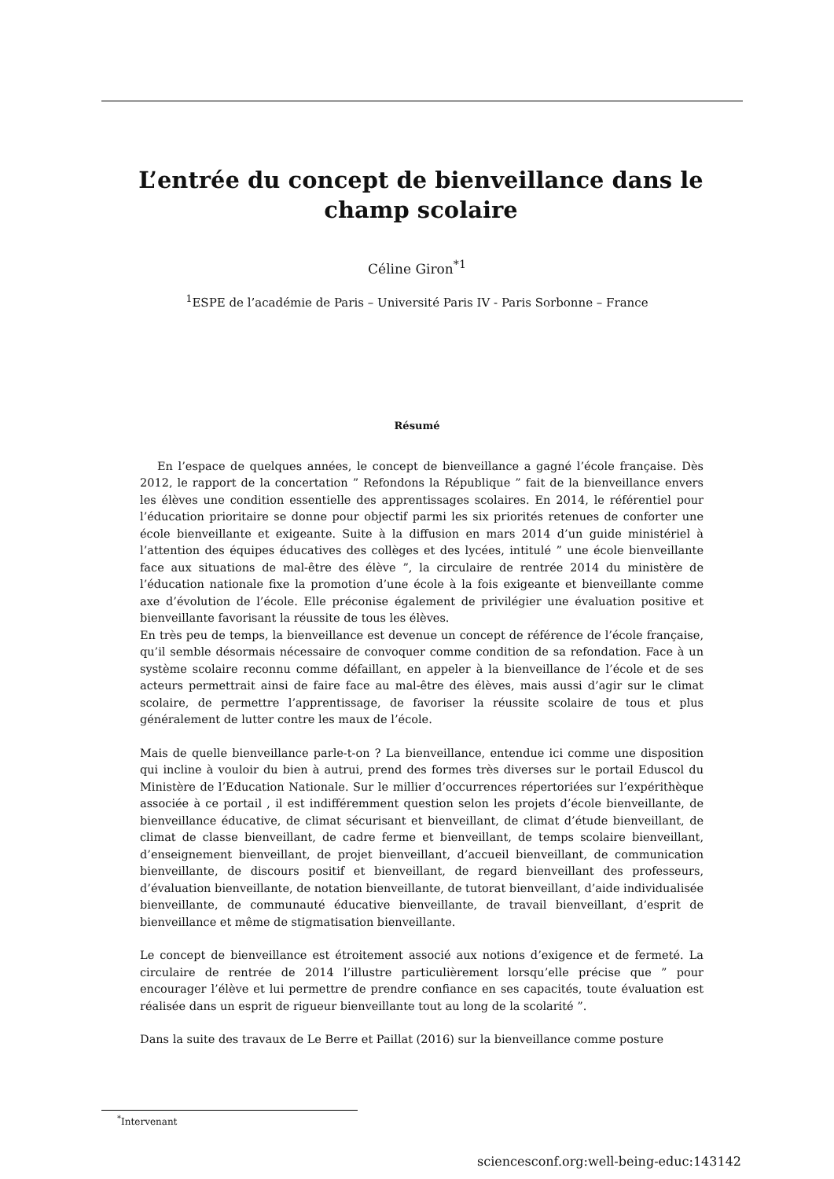L’entrée du concept de bienveillance dans le champ scolaire
Céline Giron<sup>*1</sup>
<sup>1</sup> ESPE de l’académie de Paris – Université Paris IV - Paris Sorbonne – France
Résumé
En l’espace de quelques années, le concept de bienveillance a gagné l’école française. Dès 2012, le rapport de la concertation ” Refondons la République ” fait de la bienveillance envers les élèves une condition essentielle des apprentissages scolaires. En 2014, le référentiel pour l’éducation prioritaire se donne pour objectif parmi les six priorités retenues de conforter une école bienveillante et exigeante. Suite à la diffusion en mars 2014 d’un guide ministériel à l’attention des équipes éducatives des collèges et des lycées, intitulé ” une école bienveillante face aux situations de mal-être des élève ”, la circulaire de rentrée 2014 du ministère de l’éducation nationale fixe la promotion d’une école à la fois exigeante et bienveillante comme axe d’évolution de l’école. Elle préconise également de privilégier une évaluation positive et bienveillante favorisant la réussite de tous les élèves.
En très peu de temps, la bienveillance est devenue un concept de référence de l’école française, qu’il semble désormais nécessaire de convoquer comme condition de sa refondation. Face à un système scolaire reconnu comme défaillant, en appeler à la bienveillance de l’école et de ses acteurs permettrait ainsi de faire face au mal-être des élèves, mais aussi d’agir sur le climat scolaire, de permettre l’apprentissage, de favoriser la réussite scolaire de tous et plus généralement de lutter contre les maux de l’école.
Mais de quelle bienveillance parle-t-on ? La bienveillance, entendue ici comme une disposition qui incline à vouloir du bien à autrui, prend des formes très diverses sur le portail Eduscol du Ministère de l’Education Nationale. Sur le millier d’occurrences répertoriées sur l’expérithèque associée à ce portail , il est indifféremment question selon les projets d’école bienveillante, de bienveillance éducative, de climat sécurisant et bienveillant, de climat d’étude bienveillant, de climat de classe bienveillant, de cadre ferme et bienveillant, de temps scolaire bienveillant, d’enseignement bienveillant, de projet bienveillant, d’accueil bienveillant, de communication bienveillante, de discours positif et bienveillant, de regard bienveillant des professeurs, d’évaluation bienveillante, de notation bienveillante, de tutorat bienveillant, d’aide individualisée bienveillante, de communauté éducative bienveillante, de travail bienveillant, d’esprit de bienveillance et même de stigmatisation bienveillante.
Le concept de bienveillance est étroitement associé aux notions d’exigence et de fermeté. La circulaire de rentrée de 2014 l’illustre particulièrement lorsqu’elle précise que ” pour encourager l’élève et lui permettre de prendre confiance en ses capacités, toute évaluation est réalisée dans un esprit de rigueur bienveillante tout au long de la scolarité ”.
Dans la suite des travaux de Le Berre et Paillat (2016) sur la bienveillance comme posture
<sup>*</sup> Intervenant
sciencesconf.org:well-being-educ:143142